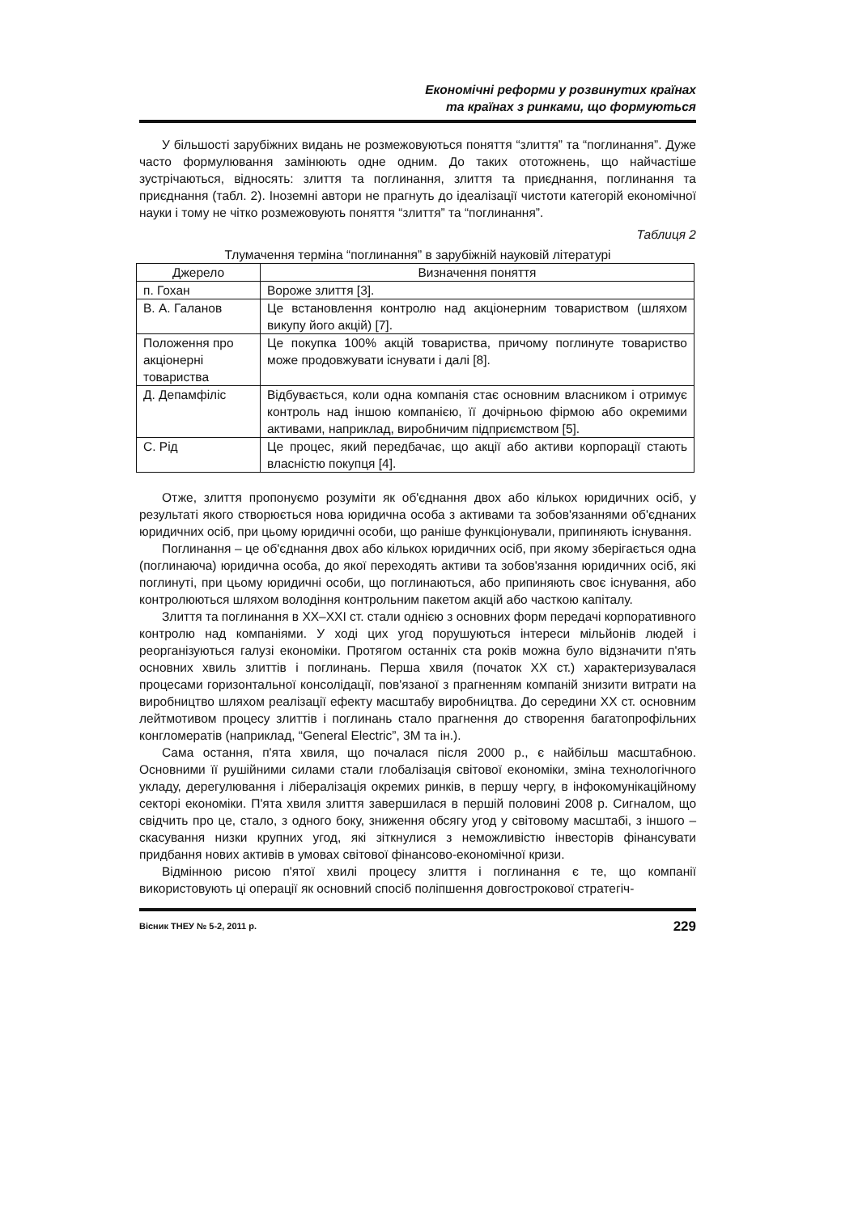Економічні реформи у розвинутих країнах
та країнах з ринками, що формуються
У більшості зарубіжних видань не розмежовуються поняття “злиття” та “поглинання”. Дуже часто формулювання замінюють одне одним. До таких ототожнень, що найчастіше зустрічаються, відносять: злиття та поглинання, злиття та приєднання, поглинання та приєднання (табл. 2). Іноземні автори не прагнуть до ідеалізації чистоти категорій економічної науки і тому не чітко розмежовують поняття “злиття” та “поглинання”.
Таблиця 2
Тлумачення терміна “поглинання” в зарубіжній науковій літературі
| Джерело | Визначення поняття |
| --- | --- |
| п. Гохан | Вороже злиття [3]. |
| В. А. Галанов | Це встановлення контролю над акціонерним товариством (шляхом викупу його акцій) [7]. |
| Положення про акціонерні товариства | Це покупка 100% акцій товариства, причому поглинуте товариство може продовжувати існувати і далі [8]. |
| Д. Депамфіліс | Відбувається, коли одна компанія стає основним власником і отримує контроль над іншою компанією, її дочірньою фірмою або окремими активами, наприклад, виробничим підприємством [5]. |
| С. Рід | Це процес, який передбачає, що акції або активи корпорації стають власністю покупця [4]. |
Отже, злиття пропонуємо розуміти як об'єднання двох або кількох юридичних осіб, у результаті якого створюється нова юридична особа з активами та зобов'язаннями об'єднаних юридичних осіб, при цьому юридичні особи, що раніше функціонували, припиняють існування.
Поглинання – це об'єднання двох або кількох юридичних осіб, при якому зберігається одна (поглинаюча) юридична особа, до якої переходять активи та зобов'язання юридичних осіб, які поглинуті, при цьому юридичні особи, що поглинаються, або припиняють своє існування, або контролюються шляхом володіння контрольним пакетом акцій або часткою капіталу.
Злиття та поглинання в XX–XXI ст. стали однією з основних форм передачі корпоративного контролю над компаніями. У ході цих угод порушуються інтереси мільйонів людей і реорганізуються галузі економіки. Протягом останніх ста років можна було відзначити п'ять основних хвиль злиттів і поглинань. Перша хвиля (початок XX ст.) характеризувалася процесами горизонтальної консолідації, пов'язаної з прагненням компаній знизити витрати на виробництво шляхом реалізації ефекту масштабу виробництва. До середини XX ст. основним лейтмотивом процесу злиттів і поглинань стало прагнення до створення багатопрофільних конгломератів (наприклад, “General Electric”, 3M та ін.).
Сама остання, п'ята хвиля, що почалася після 2000 р., є найбільш масштабною. Основними її рушійними силами стали глобалізація світової економіки, зміна технологічного укладу, дерегулювання і лібералізація окремих ринків, в першу чергу, в інфокомунікаційному секторі економіки. П'ята хвиля злиття завершилася в першій половині 2008 р. Сигналом, що свідчить про це, стало, з одного боку, зниження обсягу угод у світовому масштабі, з іншого – скасування низки крупних угод, які зіткнулися з неможливістю інвесторів фінансувати придбання нових активів в умовах світової фінансово-економічної кризи.
Відмінною рисою п'ятої хвилі процесу злиття і поглинання є те, що компанії використовують ці операції як основний спосіб поліпшення довгострокової стратегіч-
Вісник ТНЕУ № 5-2, 2011 р. 229